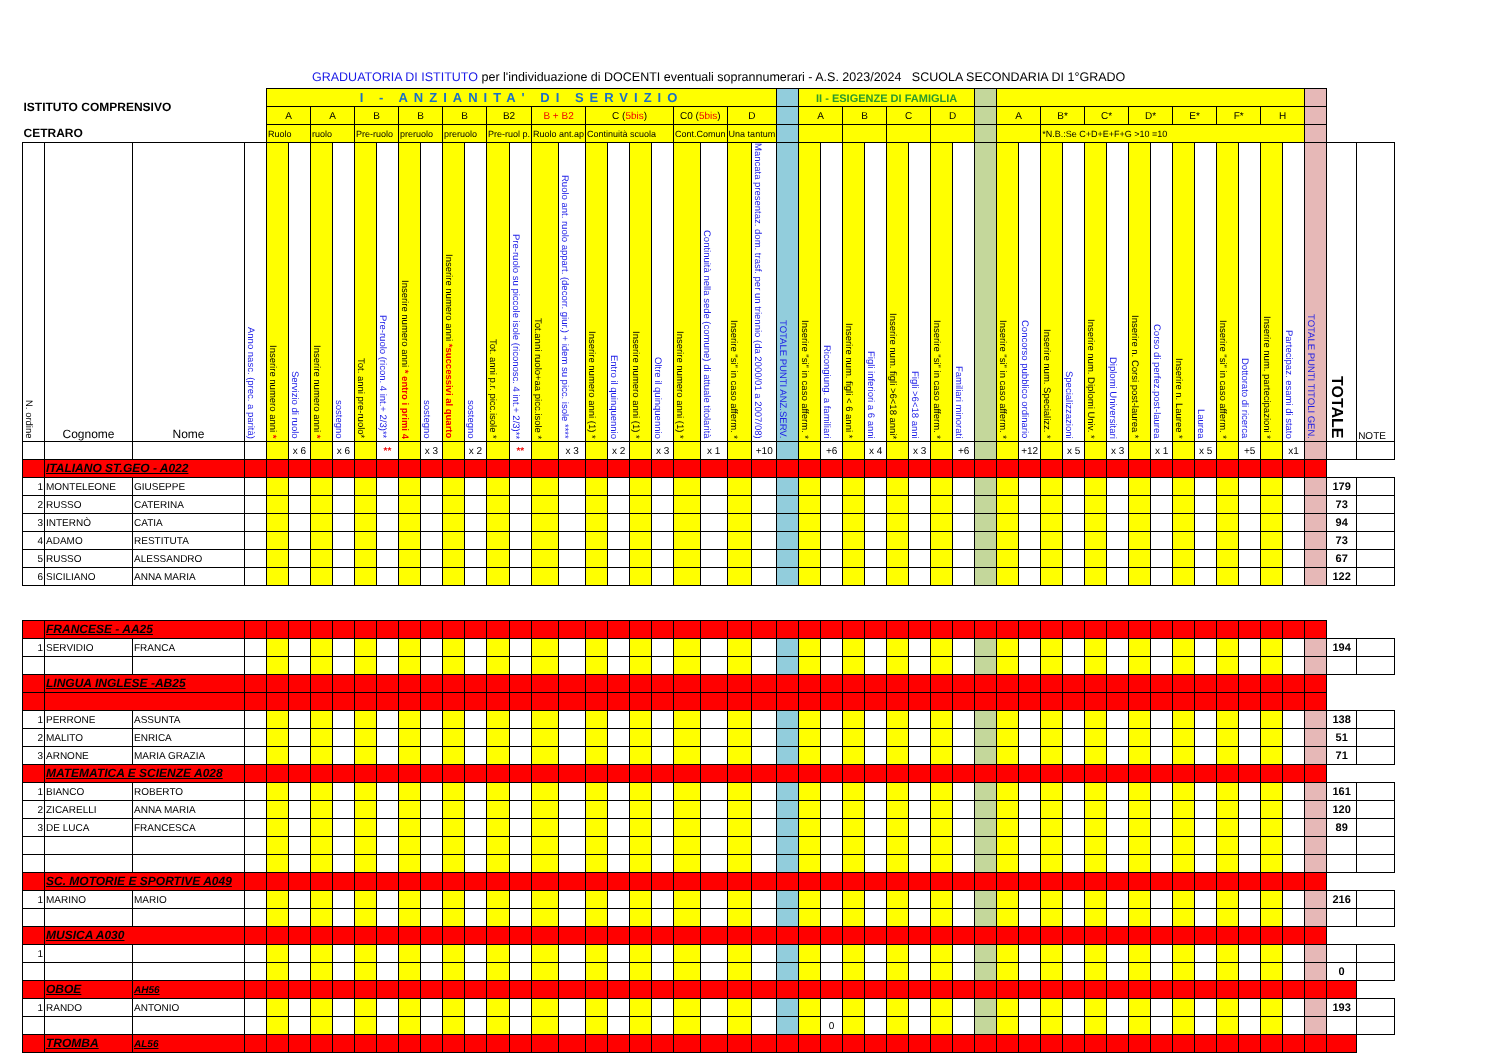GRADUATORIA DI ISTITUTO per l'individuazione di DOCENTI eventuali soprannumerari - A.S. 2023/2024 SCUOLA SECONDARIA DI 1°GRADO
| ISTITUTO COMPRENSIVO | | | | I - ANZIANITA' DI SERVIZIO | | | | | | | | | | | | | | | | | | | | | | | II - ESIGENZE DI FAMIGLIA | | | | | | | | | | | | | | | | | | | | | | | | | |
| | | | | A | | A | | B | | B | | B | | B2 | | B + B2 | | C ( 5bis ) | | | | C0 ( 5bis ) | | D | | | A | | B | | C | | D | | | A | | B* | | C* | | D* | | E* | | F* | | H | | | | |
| CETRARO | | | | Ruolo | | ruolo | | Pre-ruolo | | preruolo | | preruolo | | Pre-ruol p. | | Ruolo ant.ap | | Continuità scuola | | | | Cont.Comun | | Una tantum | | | | | | | | | | | | | | *N.B.:Se C+D+E+F+G >10 =10 | | | | | | | | | | | | | | |
| N. ordine | Cognome | Nome | Anno nasc. (prec. a parità) | Inserire numero anni * | Servizio di ruolo | Inserire numero anni * | sostegno | Tot. anni pre-ruolo* | Pre-ruolo (ricon. 4 int.+ 2/3)** | Inserire numero anni * entro i primi 4 | sostegno | Inserire numero anni *successivi al quarto | sostegno | Tot. anni p.r. picc.isole * | Pre-ruolo su piccole isole (riconosc. 4 int.+ 2/3)** | Tot.anni ruolo+aa picc.isole * | Ruolo ant. ruolo appart. (decorr. giur.) + idem su picc. isole **** | Inserire numero anni (1) * | Entro il quinquennio | Inserire numero anni (1) * | Oltre il quinquennio | Inserire numero anni (1) * | Continuità nella sede (comune) di attuale titolarità | Inserire "si" in caso afferm. * | Mancata presentaz. dom. trasf. per un triennio (da 2000/01 a 2007/08) | TOTALE PUNTI ANZ.SERV. | Inserire "si" in caso afferm. * | Ricongiung. a familiari | Inserire num. figli < 6 anni * | Figli inferiori a 6 anni | Inserire num. figli >6<18 anni* | Figli >6<18 anni | Inserire "si" in caso afferm. * | Familiari minorati | | Inserire "si" in caso afferm. * | Concorso pubblico ordinario | Inserire num. Specializz. * | Specializzazioni | Inserire num. Diplomi Univ. * | Diplomi Universitari | Inserire n. Corsi post-laurea * | Corso di perfez.post-laurea | Inserire n. Lauree * | Laurea | Inserire "si" in caso afferm. * | Dottorato di ricerca | Inserire num. partecipazioni * | Partecipaz. esami di stato | TOTALE PUNTI TITOLI GEN. | TOTALE | NOTE |
| | | | | | x 6 | | x 6 | | ** | | x 3 | | x 2 | | ** | | x 3 | | x 2 | | x 3 | | x 1 | | +10 | | | +6 | | x 4 | | x 3 | | +6 | | | +12 | | x 5 | | x 3 | | x 1 | | x 5 | | +5 | | x1 | | | |
| | ITALIANO ST.GEO - A022 | | | | | | | | | | | | | | | | | | | | | | | | | | | | | | | | | | | | | | | | | | | | | | | | | | | |
| 1 | MONTELEONE | GIUSEPPE | | | | | | | | | | | | | | | | | | | | | | | | | | | | | | | | | | | | | | | | | | | | | | | | | 179 | |
| 2 | RUSSO | CATERINA | | | | | | | | | | | | | | | | | | | | | | | | | | | | | | | | | | | | | | | | | | | | | | | | | 73 | |
| 3 | INTERNÒ | CATIA | | | | | | | | | | | | | | | | | | | | | | | | | | | | | | | | | | | | | | | | | | | | | | | | | 94 | |
| 4 | ADAMO | RESTITUTA | | | | | | | | | | | | | | | | | | | | | | | | | | | | | | | | | | | | | | | | | | | | | | | | | 73 | |
| 5 | RUSSO | ALESSANDRO | | | | | | | | | | | | | | | | | | | | | | | | | | | | | | | | | | | | | | | | | | | | | | | | | 67 | |
| 6 | SICILIANO | ANNA MARIA | | | | | | | | | | | | | | | | | | | | | | | | | | | | | | | | | | | | | | | | | | | | | | | | | 122 | |
| | FRANCESE - AA25 | | | | | | | | | | | | | | | | | | | | | | | | | | | | | | | | | | | | | | | | | | | | | | | | | | | |
| 1 | SERVIDIO | FRANCA | | | | | | | | | | | | | | | | | | | | | | | | | | | | | | | | | | | | | | | | | | | | | | | | | 194 | |
| | LINGUA INGLESE -AB25 | | | | | | | | | | | | | | | | | | | | | | | | | | | | | | | | | | | | | | | | | | | | | | | | | | | |
| 1 | PERRONE | ASSUNTA | | | | | | | | | | | | | | | | | | | | | | | | | | | | | | | | | | | | | | | | | | | | | | | | | 138 | |
| 2 | MALITO | ENRICA | | | | | | | | | | | | | | | | | | | | | | | | | | | | | | | | | | | | | | | | | | | | | | | | | 51 | |
| 3 | ARNONE | MARIA GRAZIA | | | | | | | | | | | | | | | | | | | | | | | | | | | | | | | | | | | | | | | | | | | | | | | | | 71 | |
| | MATEMATICA E SCIENZE A028 | | | | | | | | | | | | | | | | | | | | | | | | | | | | | | | | | | | | | | | | | | | | | | | | | | | |
| 1 | BIANCO | ROBERTO | | | | | | | | | | | | | | | | | | | | | | | | | | | | | | | | | | | | | | | | | | | | | | | | | 161 | |
| 2 | ZICARELLI | ANNA MARIA | | | | | | | | | | | | | | | | | | | | | | | | | | | | | | | | | | | | | | | | | | | | | | | | | 120 | |
| 3 | DE LUCA | FRANCESCA | | | | | | | | | | | | | | | | | | | | | | | | | | | | | | | | | | | | | | | | | | | | | | | | | 89 | |
| | SC. MOTORIE E SPORTIVE A049 | | | | | | | | | | | | | | | | | | | | | | | | | | | | | | | | | | | | | | | | | | | | | | | | | | | |
| 1 | MARINO | MARIO | | | | | | | | | | | | | | | | | | | | | | | | | | | | | | | | | | | | | | | | | | | | | | | | | 216 | |
| | MUSICA A030 | | | | | | | | | | | | | | | | | | | | | | | | | | | | | | | | | | | | | | | | | | | | | | | | | | | |
| 1 | | | | | | | | | | | | | | | | | | | | | | | | | | | | | | | | | | | | | | | | | | | | | | | | | | | | |
| | | | | | | | | | | | | | | | | | | | | | | | | | | | | | | | | | | | | | | | | | | | | | | | | | | | 0 | |
| | OBOE | AH56 | | | | | | | | | | | | | | | | | | | | | | | | | | | | | | | | | | | | | | | | | | | | | | | | | | |
| 1 | RANDO | ANTONIO | | | | | | | | | | | | | | | | | | | | | | | | | | | | | | | | | | | | | | | | | | | | | | | | | 193 | |
| | | | | | | | | | | | | | | | | | | | | | | | | | | | | 0 | | | | | | | | | | | | | | | | | | | | | | | | |
| | TROMBA | AL56 | | | | | | | | | | | | | | | | | | | | | | | | | | | | | | | | | | | | | | | | | | | | | | | | | | |